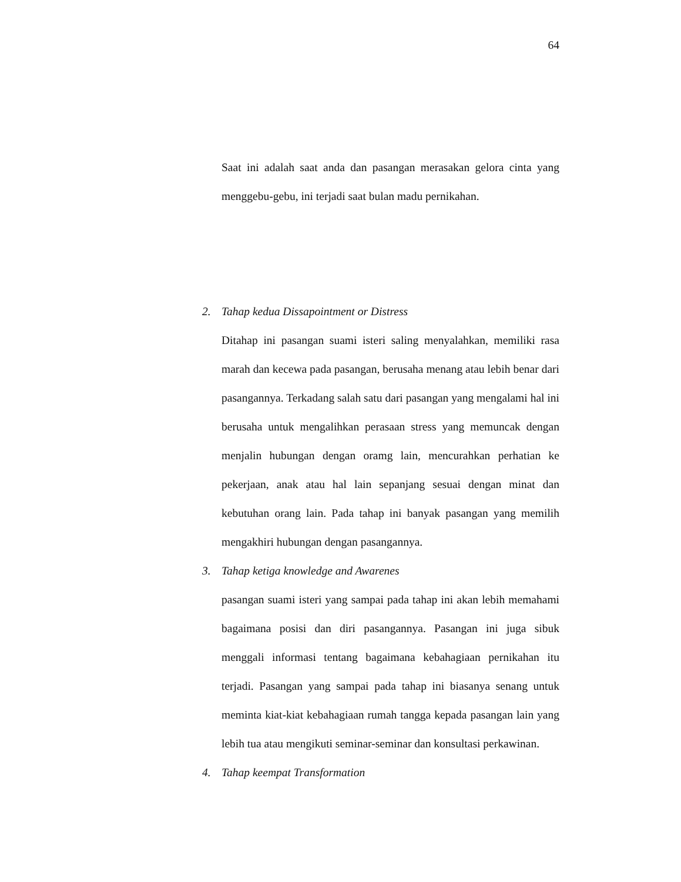64
Saat ini adalah saat anda dan pasangan merasakan gelora cinta yang menggebu-gebu, ini terjadi saat bulan madu pernikahan.
2. Tahap kedua Dissapointment or Distress
Ditahap ini pasangan suami isteri saling menyalahkan, memiliki rasa marah dan kecewa pada pasangan, berusaha menang atau lebih benar dari pasangannya. Terkadang salah satu dari pasangan yang mengalami hal ini berusaha untuk mengalihkan perasaan stress yang memuncak dengan menjalin hubungan dengan oramg lain, mencurahkan perhatian ke pekerjaan, anak atau hal lain sepanjang sesuai dengan minat dan kebutuhan orang lain. Pada tahap ini banyak pasangan yang memilih mengakhiri hubungan dengan pasangannya.
3. Tahap ketiga knowledge and Awarenes
pasangan suami isteri yang sampai pada tahap ini akan lebih memahami bagaimana posisi dan diri pasangannya. Pasangan ini juga sibuk menggali informasi tentang bagaimana kebahagiaan pernikahan itu terjadi. Pasangan yang sampai pada tahap ini biasanya senang untuk meminta kiat-kiat kebahagiaan rumah tangga kepada pasangan lain yang lebih tua atau mengikuti seminar-seminar dan konsultasi perkawinan.
4. Tahap keempat Transformation